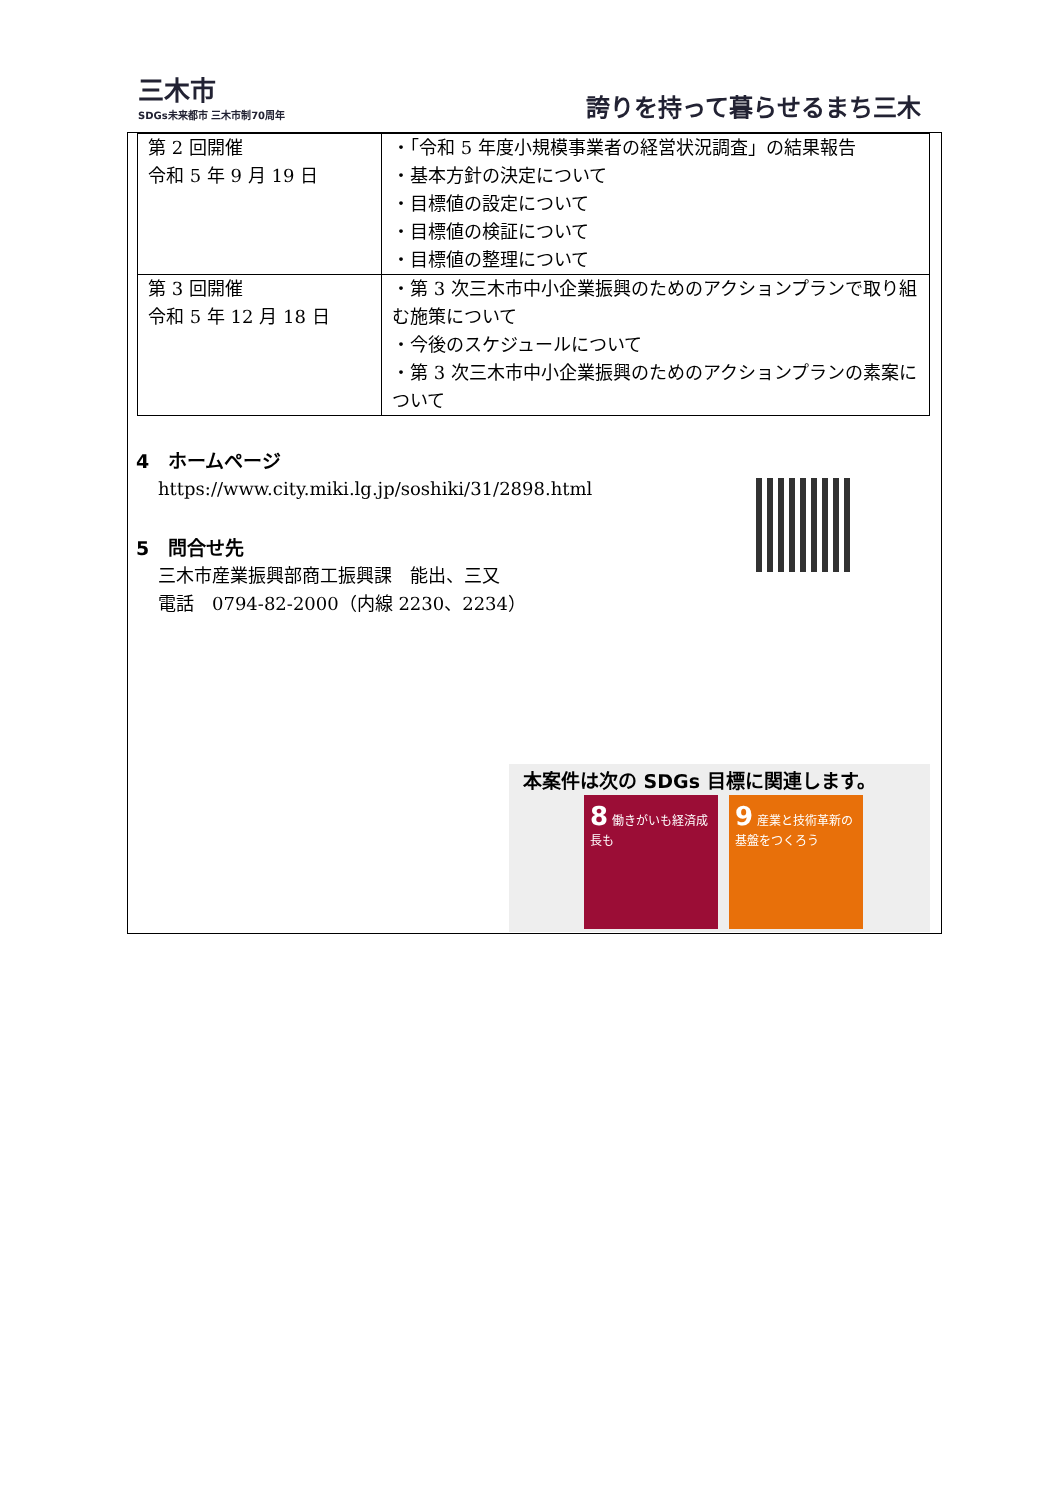三木市
SDGs未来都市 三木市制70周年
誇りを持って暮らせるまち三木
| 第 2 回開催 令和 5 年 9 月 19 日 | ・「令和 5 年度小規模事業者の経営状況調査」の結果報告 ・基本方針の決定について ・目標値の設定について ・目標値の検証について ・目標値の整理について |
| 第 3 回開催 令和 5 年 12 月 18 日 | ・第 3 次三木市中小企業振興のためのアクションプランで取り組む施策について ・今後のスケジュールについて ・第 3 次三木市中小企業振興のためのアクションプランの素案について |
4　ホームページ
https://www.city.miki.lg.jp/soshiki/31/2898.html
5　問合せ先
三木市産業振興部商工振興課　能出、三又
電話　0794-82-2000（内線 2230、2234）
本案件は次の SDGs 目標に関連します。
8 働きがいも経済成長も 9 産業と技術革新の基盤をつくろう